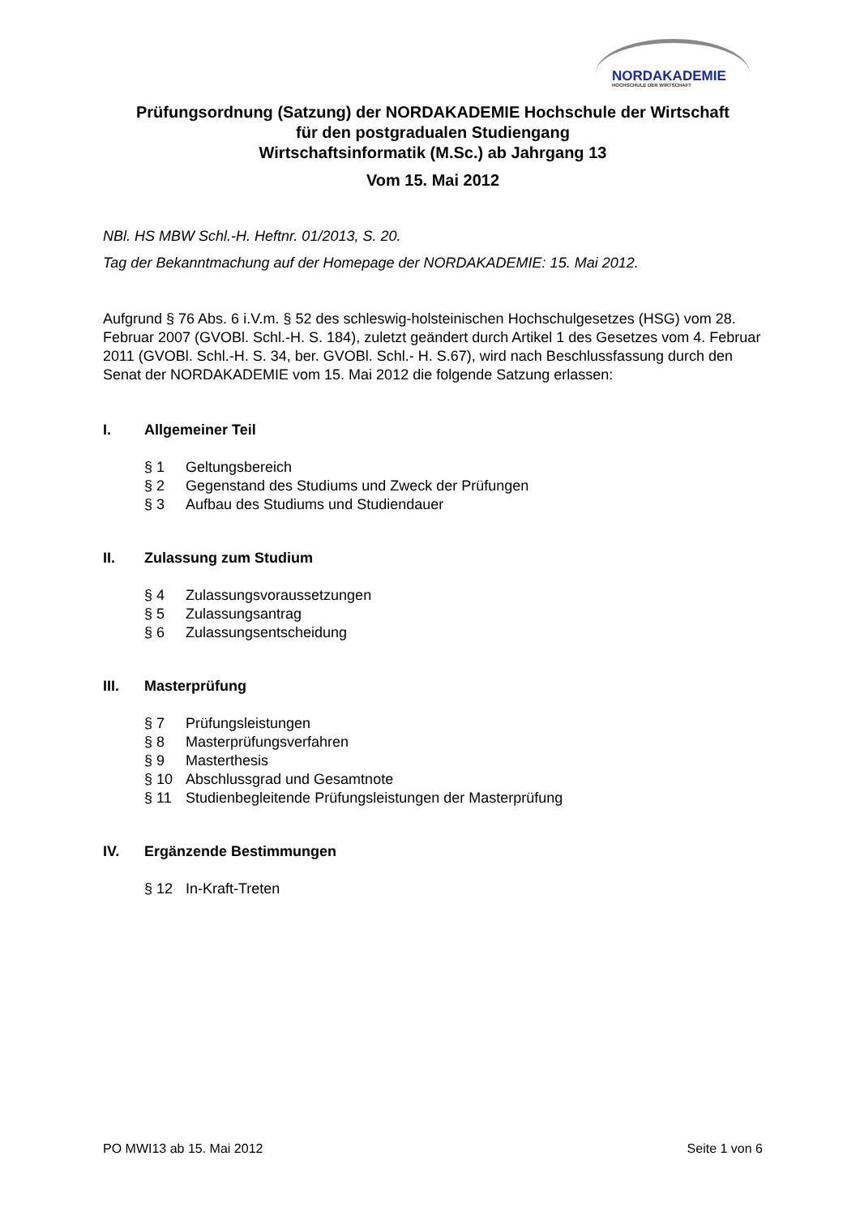NORDAKADEMIE
HOCHSCHULE DER WIRTSCHAFT
Prüfungsordnung (Satzung) der NORDAKADEMIE Hochschule der Wirtschaft
für den postgradualen Studiengang
Wirtschaftsinformatik (M.Sc.) ab Jahrgang 13
Vom 15. Mai 2012
NBl. HS MBW Schl.-H. Heftnr. 01/2013, S. 20.
Tag der Bekanntmachung auf der Homepage der NORDAKADEMIE: 15. Mai 2012.
Aufgrund § 76 Abs. 6 i.V.m. § 52 des schleswig-holsteinischen Hochschulgesetzes (HSG) vom 28. Februar 2007 (GVOBl. Schl.-H. S. 184), zuletzt geändert durch Artikel 1 des Gesetzes vom 4. Februar 2011 (GVOBl. Schl.-H. S. 34, ber. GVOBl. Schl.- H. S.67), wird nach Beschlussfassung durch den Senat der NORDAKADEMIE vom 15. Mai 2012 die folgende Satzung erlassen:
I. Allgemeiner Teil
§ 1 Geltungsbereich
§ 2 Gegenstand des Studiums und Zweck der Prüfungen
§ 3 Aufbau des Studiums und Studiendauer
II. Zulassung zum Studium
§ 4 Zulassungsvoraussetzungen
§ 5 Zulassungsantrag
§ 6 Zulassungsentscheidung
III. Masterprüfung
§ 7 Prüfungsleistungen
§ 8 Masterprüfungsverfahren
§ 9 Masterthesis
§ 10 Abschlussgrad und Gesamtnote
§ 11 Studienbegleitende Prüfungsleistungen der Masterprüfung
IV. Ergänzende Bestimmungen
§ 12 In-Kraft-Treten
PO MWI13 ab 15. Mai 2012 Seite 1 von 6